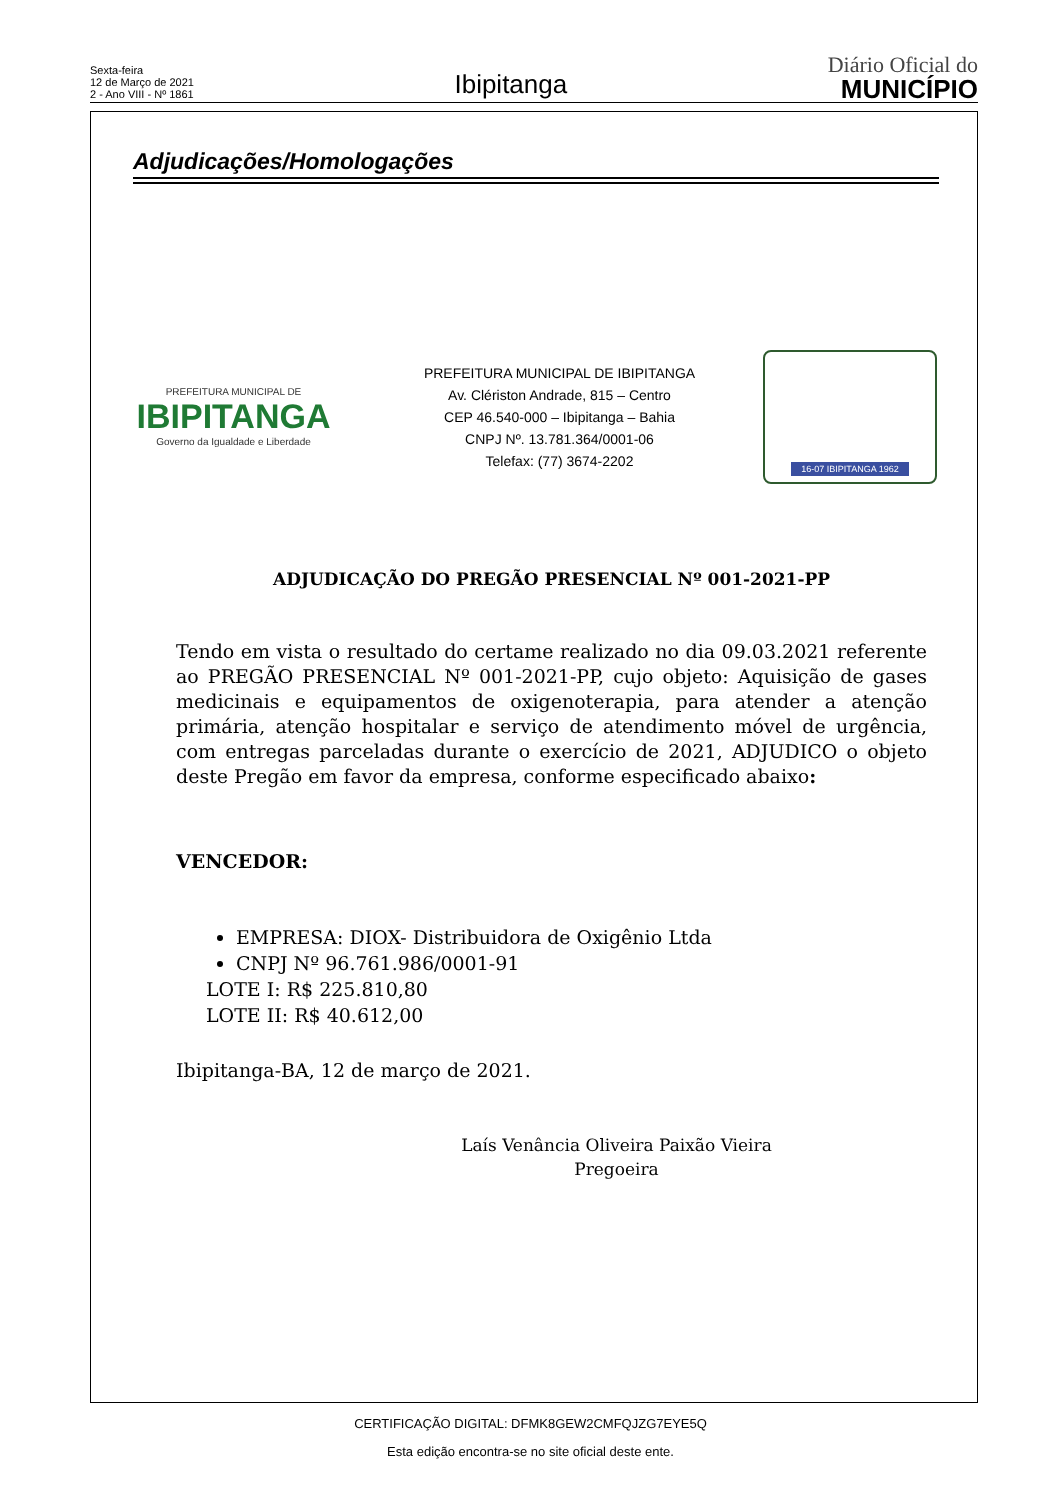Sexta-feira
12 de Março de 2021
2 - Ano VIII - Nº 1861
Ibipitanga
Diário Oficial do
MUNICÍPIO
Adjudicações/Homologações
PREFEITURA MUNICIPAL DE
IBIPITANGA
Governo da Igualdade e Liberdade
PREFEITURA MUNICIPAL DE IBIPITANGA
Av. Clériston Andrade, 815 – Centro
CEP 46.540-000 – Ibipitanga – Bahia
CNPJ Nº. 13.781.364/0001-06
Telefax: (77) 3674-2202
16-07 IBIPITANGA 1962
ADJUDICAÇÃO DO PREGÃO PRESENCIAL Nº 001-2021-PP
Tendo em vista o resultado do certame realizado no dia 09.03.2021 referente ao PREGÃO PRESENCIAL Nº 001-2021-PP, cujo objeto: Aquisição de gases medicinais e equipamentos de oxigenoterapia, para atender a atenção primária, atenção hospitalar e serviço de atendimento móvel de urgência, com entregas parceladas durante o exercício de 2021, ADJUDICO o objeto deste Pregão em favor da empresa, conforme especificado abaixo:
VENCEDOR:
EMPRESA: DIOX- Distribuidora de Oxigênio Ltda
CNPJ Nº 96.761.986/0001-91
LOTE I: R$ 225.810,80
LOTE II: R$ 40.612,00
Ibipitanga-BA, 12 de março de 2021.
Laís Venância Oliveira Paixão Vieira
Pregoeira
CERTIFICAÇÃO DIGITAL: DFMK8GEW2CMFQJZG7EYE5Q
Esta edição encontra-se no site oficial deste ente.